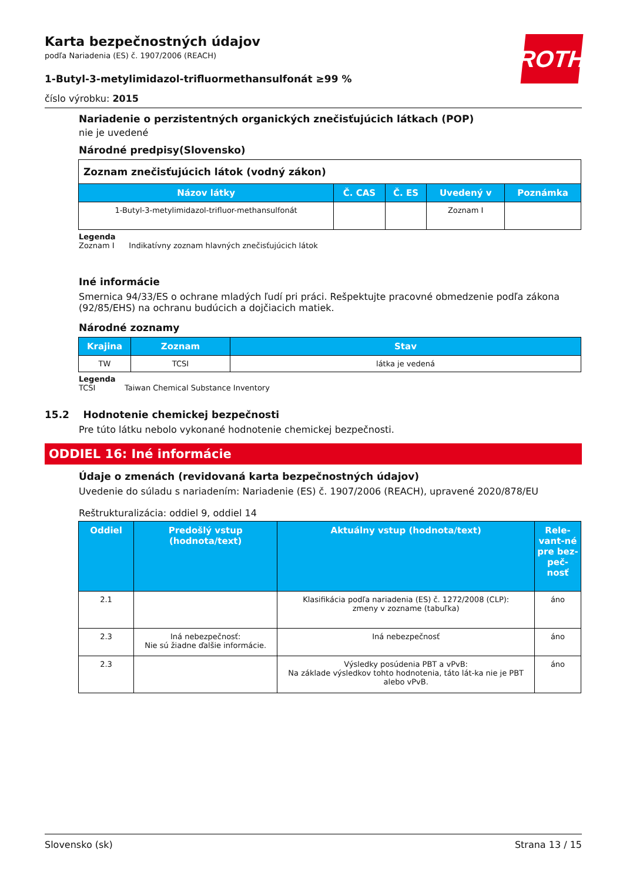ROTH
Karta bezpečnostných údajov
podľa Nariadenia (ES) č. 1907/2006 (REACH)
1-Butyl-3-metylimidazol-trifluormethansulfonát ≥99 %
číslo výrobku: 2015
Nariadenie o perzistentných organických znečisťujúcich látkach (POP)
nie je uvedené
Národné predpisy(Slovensko)
| Zoznam znečisťujúcich látok (vodný zákon) | | | | |
| Názov látky | Č. CAS | Č. ES | Uvedený v | Poznámka |
| 1-Butyl-3-metylimidazol-trifluor-methansulfonát | | | Zoznam I | |
Legenda
Zoznam I Indikatívny zoznam hlavných znečisťujúcich látok
Iné informácie
Smernica 94/33/ES o ochrane mladých ľudí pri práci. Rešpektujte pracovné obmedzenie podľa zákona (92/85/EHS) na ochranu budúcich a dojčiacich matiek.
Národné zoznamy
| Krajina | Zoznam | Stav |
| --- | --- | --- |
| TW | TCSI | látka je vedená |
Legenda
TCSI Taiwan Chemical Substance Inventory
15.2 Hodnotenie chemickej bezpečnosti
Pre túto látku nebolo vykonané hodnotenie chemickej bezpečnosti.
ODDIEL 16: Iné informácie
Údaje o zmenách (revidovaná karta bezpečnostných údajov)
Uvedenie do súladu s nariadením: Nariadenie (ES) č. 1907/2006 (REACH), upravené 2020/878/EU
Reštrukturalizácia: oddiel 9, oddiel 14
| Oddiel | Predošlý vstup (hodnota/text) | Aktuálny vstup (hodnota/text) | Rele-vant-né pre bez-peč-nosť |
| --- | --- | --- | --- |
| 2.1 | | Klasifikácia podľa nariadenia (ES) č. 1272/2008 (CLP): zmeny v zozname (tabuľka) | áno |
| 2.3 | Iná nebezpečnosť: Nie sú žiadne ďalšie informácie. | Iná nebezpečnosť | áno |
| 2.3 | | Výsledky posúdenia PBT a vPvB: Na základe výsledkov tohto hodnotenia, táto lát-ka nie je PBT alebo vPvB. | áno |
Slovensko (sk) Strana 13 / 15